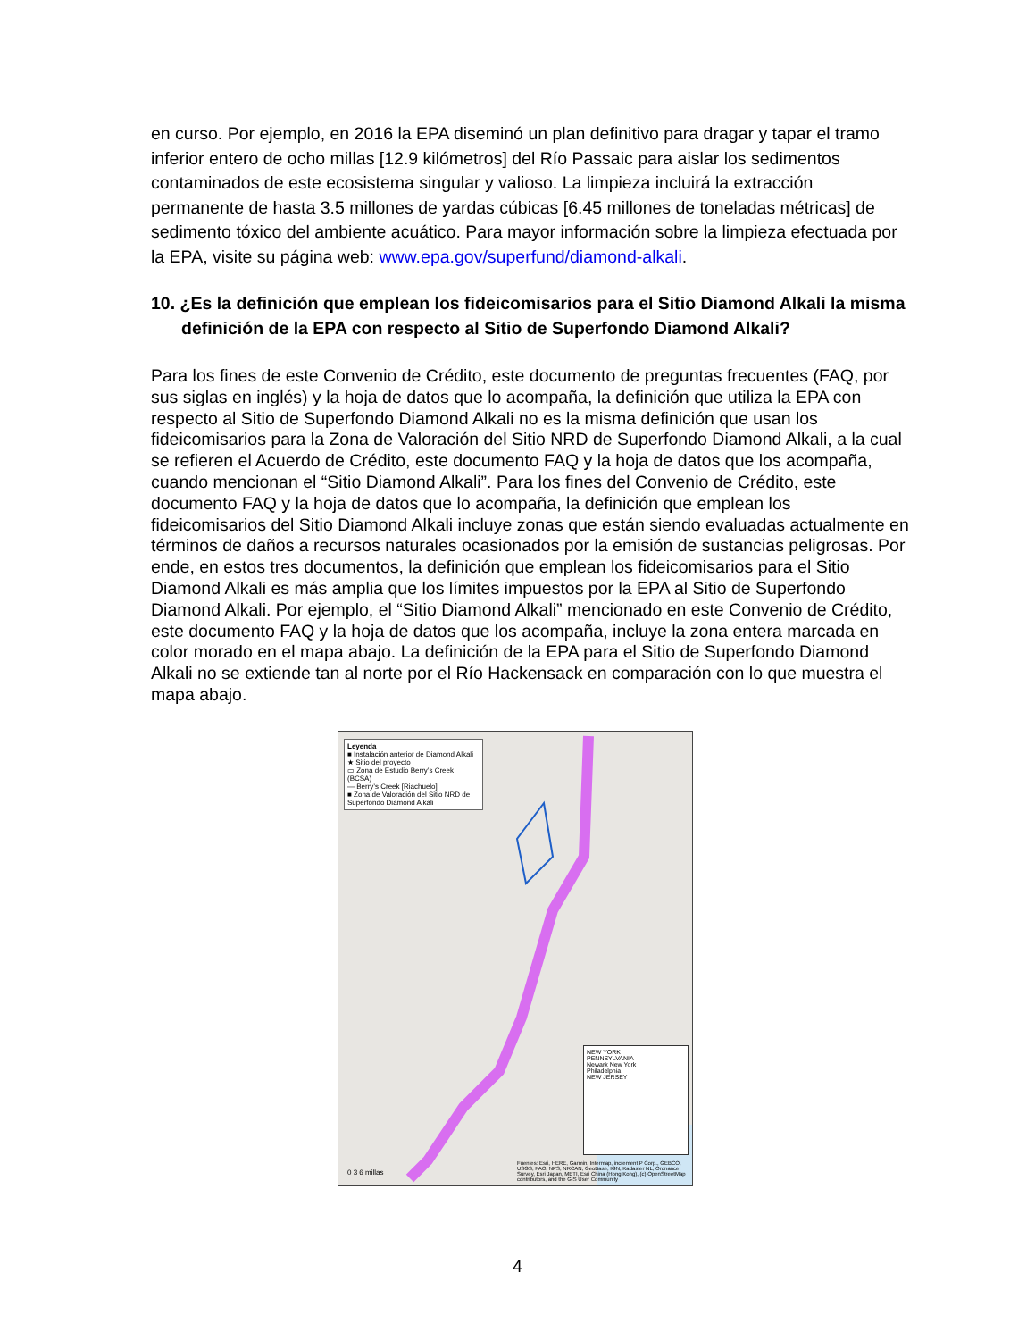en curso. Por ejemplo, en 2016 la EPA diseminó un plan definitivo para dragar y tapar el tramo inferior entero de ocho millas [12.9 kilómetros] del Río Passaic para aislar los sedimentos contaminados de este ecosistema singular y valioso. La limpieza incluirá la extracción permanente de hasta 3.5 millones de yardas cúbicas [6.45 millones de toneladas métricas] de sedimento tóxico del ambiente acuático. Para mayor información sobre la limpieza efectuada por la EPA, visite su página web: www.epa.gov/superfund/diamond-alkali.
10. ¿Es la definición que emplean los fideicomisarios para el Sitio Diamond Alkali la misma definición de la EPA con respecto al Sitio de Superfondo Diamond Alkali?
Para los fines de este Convenio de Crédito, este documento de preguntas frecuentes (FAQ, por sus siglas en inglés) y la hoja de datos que lo acompaña, la definición que utiliza la EPA con respecto al Sitio de Superfondo Diamond Alkali no es la misma definición que usan los fideicomisarios para la Zona de Valoración del Sitio NRD de Superfondo Diamond Alkali, a la cual se refieren el Acuerdo de Crédito, este documento FAQ y la hoja de datos que los acompaña, cuando mencionan el “Sitio Diamond Alkali”. Para los fines del Convenio de Crédito, este documento FAQ y la hoja de datos que lo acompaña, la definición que emplean los fideicomisarios del Sitio Diamond Alkali incluye zonas que están siendo evaluadas actualmente en términos de daños a recursos naturales ocasionados por la emisión de sustancias peligrosas. Por ende, en estos tres documentos, la definición que emplean los fideicomisarios para el Sitio Diamond Alkali es más amplia que los límites impuestos por la EPA al Sitio de Superfondo Diamond Alkali. Por ejemplo, el “Sitio Diamond Alkali” mencionado en este Convenio de Crédito, este documento FAQ y la hoja de datos que los acompaña, incluye la zona entera marcada en color morado en el mapa abajo. La definición de la EPA para el Sitio de Superfondo Diamond Alkali no se extiende tan al norte por el Río Hackensack en comparación con lo que muestra el mapa abajo.
Leyenda
■ Instalación anterior de Diamond Alkali
★ Sitio del proyecto
▭ Zona de Estudio Berry’s Creek (BCSA)
— Berry’s Creek [Riachuelo]
■ Zona de Valoración del Sitio NRD de Superfondo Diamond Alkali
NEW YORK
PENNSYLVANIA
Newark New York
Philadelphia
NEW JERSEY
0 3 6 millas
Fuentes: Esri, HERE, Garmin, Intermap, increment P Corp., GEBCO, USGS, FAO, NPS, NRCAN, GeoBase, IGN, Kadaster NL, Ordnance Survey, Esri Japan, METI, Esri China (Hong Kong), (c) OpenStreetMap contributors, and the GIS User Community
4